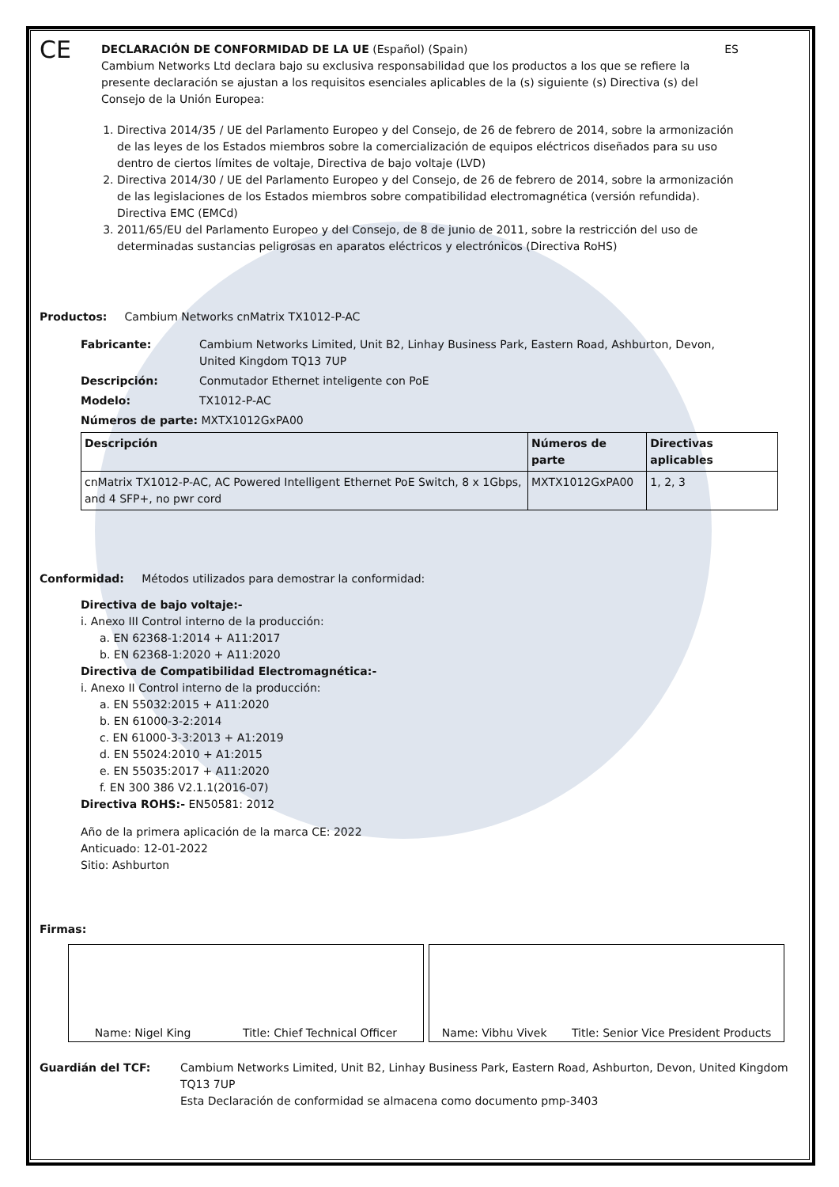CE
DECLARACIÓN DE CONFORMIDAD DE LA UE (Español) (Spain) ES
Cambium Networks Ltd declara bajo su exclusiva responsabilidad que los productos a los que se refiere la presente declaración se ajustan a los requisitos esenciales aplicables de la (s) siguiente (s) Directiva (s) del Consejo de la Unión Europea:
1. Directiva 2014/35 / UE del Parlamento Europeo y del Consejo, de 26 de febrero de 2014, sobre la armonización de las leyes de los Estados miembros sobre la comercialización de equipos eléctricos diseñados para su uso dentro de ciertos límites de voltaje, Directiva de bajo voltaje (LVD)
2. Directiva 2014/30 / UE del Parlamento Europeo y del Consejo, de 26 de febrero de 2014, sobre la armonización de las legislaciones de los Estados miembros sobre compatibilidad electromagnética (versión refundida). Directiva EMC (EMCd)
3. 2011/65/EU del Parlamento Europeo y del Consejo, de 8 de junio de 2011, sobre la restricción del uso de determinadas sustancias peligrosas en aparatos eléctricos y electrónicos (Directiva RoHS)
Productos: Cambium Networks cnMatrix TX1012-P-AC
Fabricante: Cambium Networks Limited, Unit B2, Linhay Business Park, Eastern Road, Ashburton, Devon, United Kingdom TQ13 7UP
Descripción: Conmutador Ethernet inteligente con PoE
Modelo: TX1012-P-AC
Números de parte: MXTX1012GxPA00
| Descripción | Números de parte | Directivas aplicables |
| --- | --- | --- |
| cnMatrix TX1012-P-AC, AC Powered Intelligent Ethernet PoE Switch, 8 x 1Gbps, and 4 SFP+, no pwr cord | MXTX1012GxPA00 | 1, 2, 3 |
Conformidad: Métodos utilizados para demostrar la conformidad:
Directiva de bajo voltaje:-
i. Anexo III Control interno de la producción:
a. EN 62368-1:2014 + A11:2017
b. EN 62368-1:2020 + A11:2020
Directiva de Compatibilidad Electromagnética:-
i. Anexo II Control interno de la producción:
a. EN 55032:2015 + A11:2020
b. EN 61000-3-2:2014
c. EN 61000-3-3:2013 + A1:2019
d. EN 55024:2010 + A1:2015
e. EN 55035:2017 + A11:2020
f. EN 300 386 V2.1.1(2016-07)
Directiva ROHS:- EN50581: 2012
Año de la primera aplicación de la marca CE: 2022
Anticuado: 12-01-2022
Sitio: Ashburton
Firmas:
Name: Nigel King Title: Chief Technical Officer Name: Vibhu Vivek Title: Senior Vice President Products
Guardián del TCF: Cambium Networks Limited, Unit B2, Linhay Business Park, Eastern Road, Ashburton, Devon, United Kingdom TQ13 7UP
Esta Declaración de conformidad se almacena como documento pmp-3403